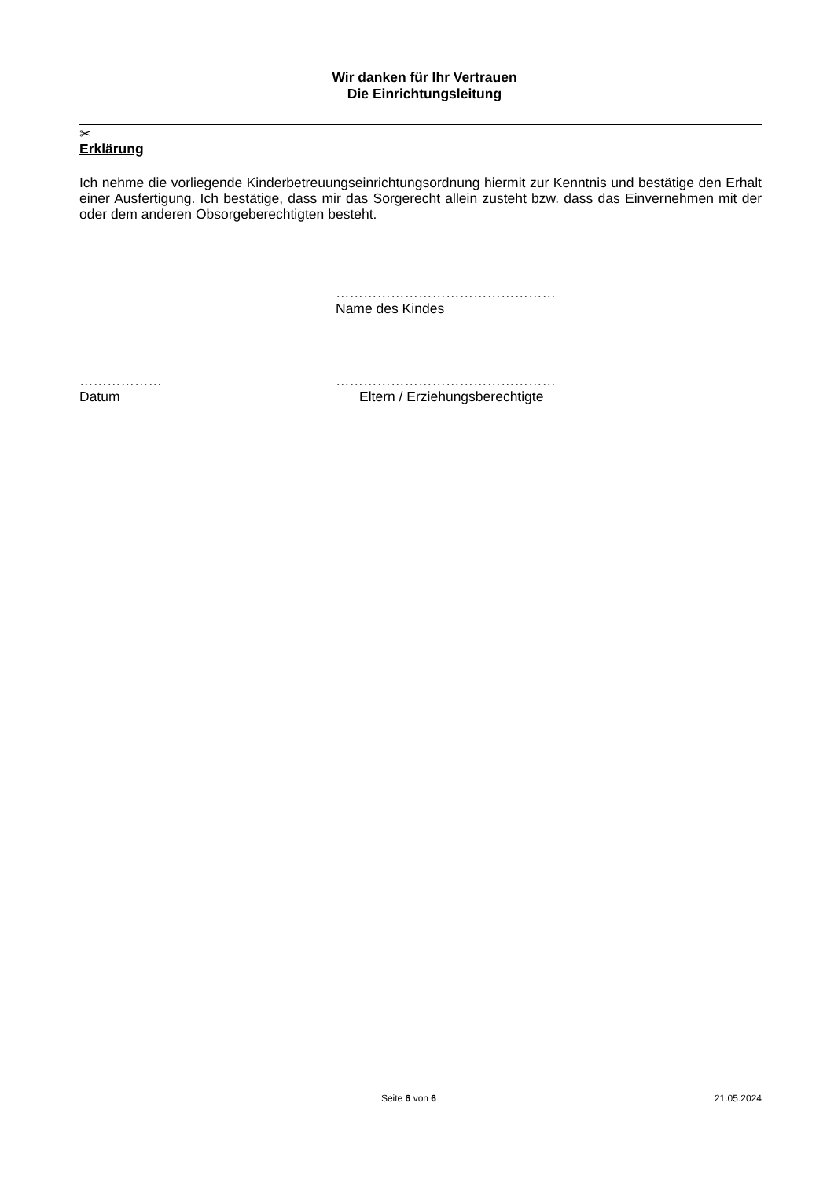Wir danken für Ihr Vertrauen
Die Einrichtungsleitung
✂
Erklärung
Ich nehme die vorliegende Kinderbetreuungseinrichtungsordnung hiermit zur Kenntnis und bestätige den Erhalt einer Ausfertigung. Ich bestätige, dass mir das Sorgerecht allein zusteht bzw. dass das Einvernehmen mit der oder dem anderen Obsorgeberechtigten besteht.
…………………………………………
Name des Kindes
………………
Datum
…………………………………………
Eltern / Erziehungsberechtigte
Seite 6 von 6 21.05.2024